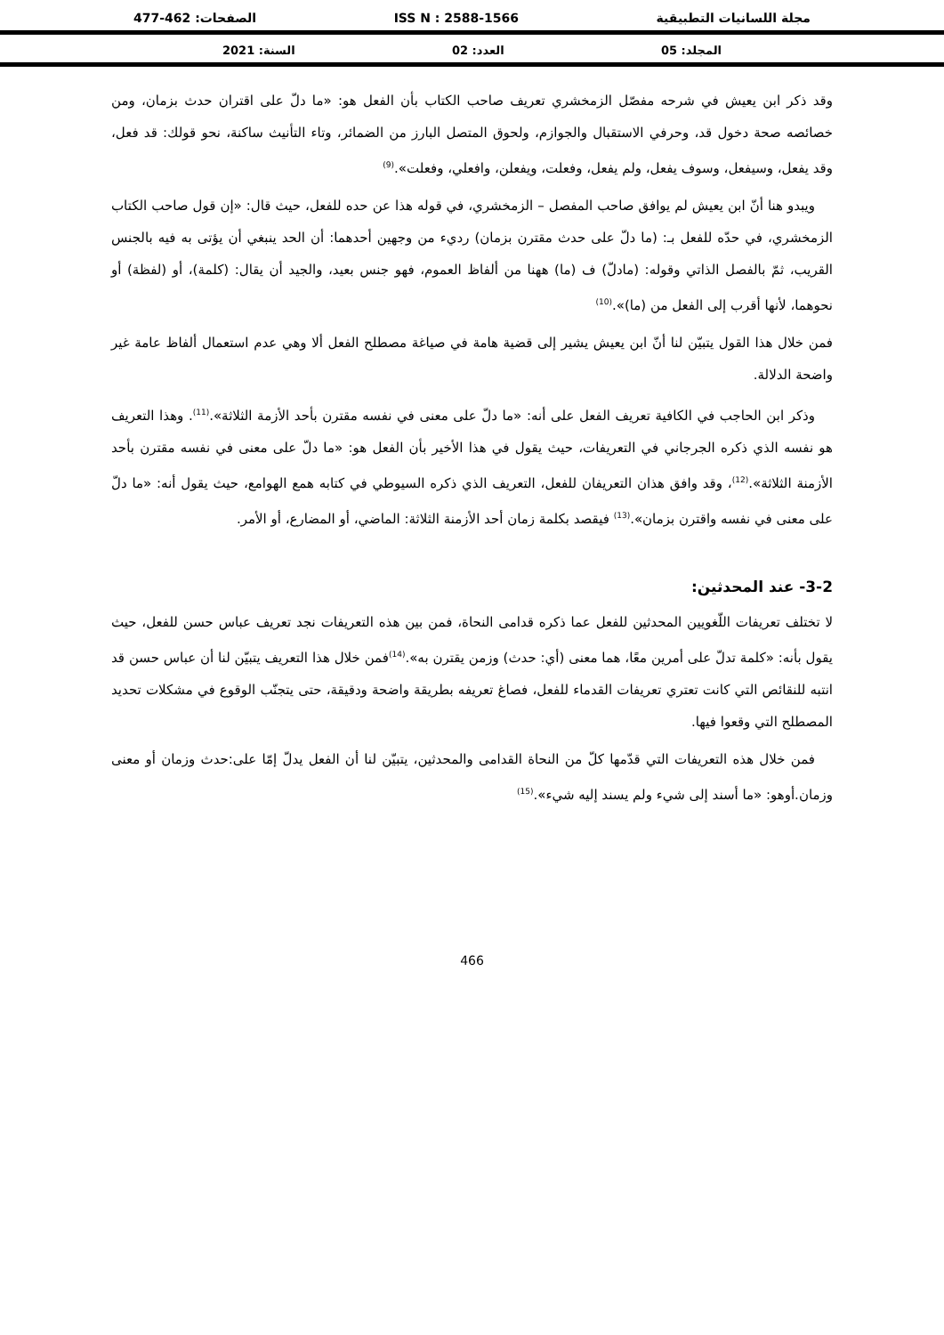مجلة اللسانيات التطبيقية ISS N : 2588-1566 الصفحات: 462-477
المجلد: 05 العدد: 02 السنة: 2021
وقد ذكر ابن يعيش في شرحه مفصّل الزمخشري تعريف صاحب الكتاب بأن الفعل هو: «ما دلّ على اقتران حدث بزمان، ومن خصائصه صحة دخول قد، وحرفي الاستقبال والجوازم، ولحوق المتصل البارز من الضمائر، وتاء التأنيث ساكنة، نحو قولك: قد فعل، وقد يفعل، وسيفعل، وسوف يفعل، ولم يفعل، وفعلت، ويفعلن، وافعلي، وفعلت».<sup>(9)</sup>
ويبدو هنا أنّ ابن يعيش لم يوافق صاحب المفصل – الزمخشري، في قوله هذا عن حده للفعل، حيث قال: «إن قول صاحب الكتاب الزمخشري، في حدّه للفعل بـ: (ما دلّ على حدث مقترن بزمان) رديء من وجهين أحدهما: أن الحد ينبغي أن يؤتى به فيه بالجنس القريب، ثمّ بالفصل الذاتي وقوله: (مادلّ) ف (ما) ههنا من ألفاظ العموم، فهو جنس بعيد، والجيد أن يقال: (كلمة)، أو (لفظة) أو نحوهما، لأنها أقرب إلى الفعل من (ما)».<sup>(10)</sup>
فمن خلال هذا القول يتبيّن لنا أنّ ابن يعيش يشير إلى قضية هامة في صياغة مصطلح الفعل ألا وهي عدم استعمال ألفاظ عامة غير واضحة الدلالة.
وذكر ابن الحاجب في الكافية تعريف الفعل على أنه: «ما دلّ على معنى في نفسه مقترن بأحد الأزمة الثلاثة».<sup>(11)</sup>. وهذا التعريف هو نفسه الذي ذكره الجرجاني في التعريفات، حيث يقول في هذا الأخير بأن الفعل هو: «ما دلّ على معنى في نفسه مقترن بأحد الأزمنة الثلاثة».<sup>(12)</sup>، وقد وافق هذان التعريفان للفعل، التعريف الذي ذكره السيوطي في كتابه همع الهوامع، حيث يقول أنه: «ما دلّ على معنى في نفسه واقترن بزمان».<sup>(13)</sup> فيقصد بكلمة زمان أحد الأزمنة الثلاثة: الماضي، أو المضارع، أو الأمر.
3-2- عند المحدثين:
لا تختلف تعريفات اللّغويين المحدثين للفعل عما ذكره قدامى النحاة، فمن بين هذه التعريفات نجد تعريف عباس حسن للفعل، حيث يقول بأنه: «كلمة تدلّ على أمرين معًا، هما معنى (أي: حدث) وزمن يقترن به».<sup>(14)</sup>فمن خلال هذا التعريف يتبيّن لنا أن عباس حسن قد انتبه للنقائص التي كانت تعتري تعريفات القدماء للفعل، فصاغ تعريفه بطريقة واضحة ودقيقة، حتى يتجنّب الوقوع في مشكلات تحديد المصطلح التي وقعوا فيها.
فمن خلال هذه التعريفات التي قدّمها كلّ من النحاة القدامى والمحدثين، يتبيّن لنا أن الفعل يدلّ إمّا على:حدث وزمان أو معنى وزمان.أوهو: «ما أسند إلى شيء ولم يسند إليه شيء».<sup>(15)</sup>
466